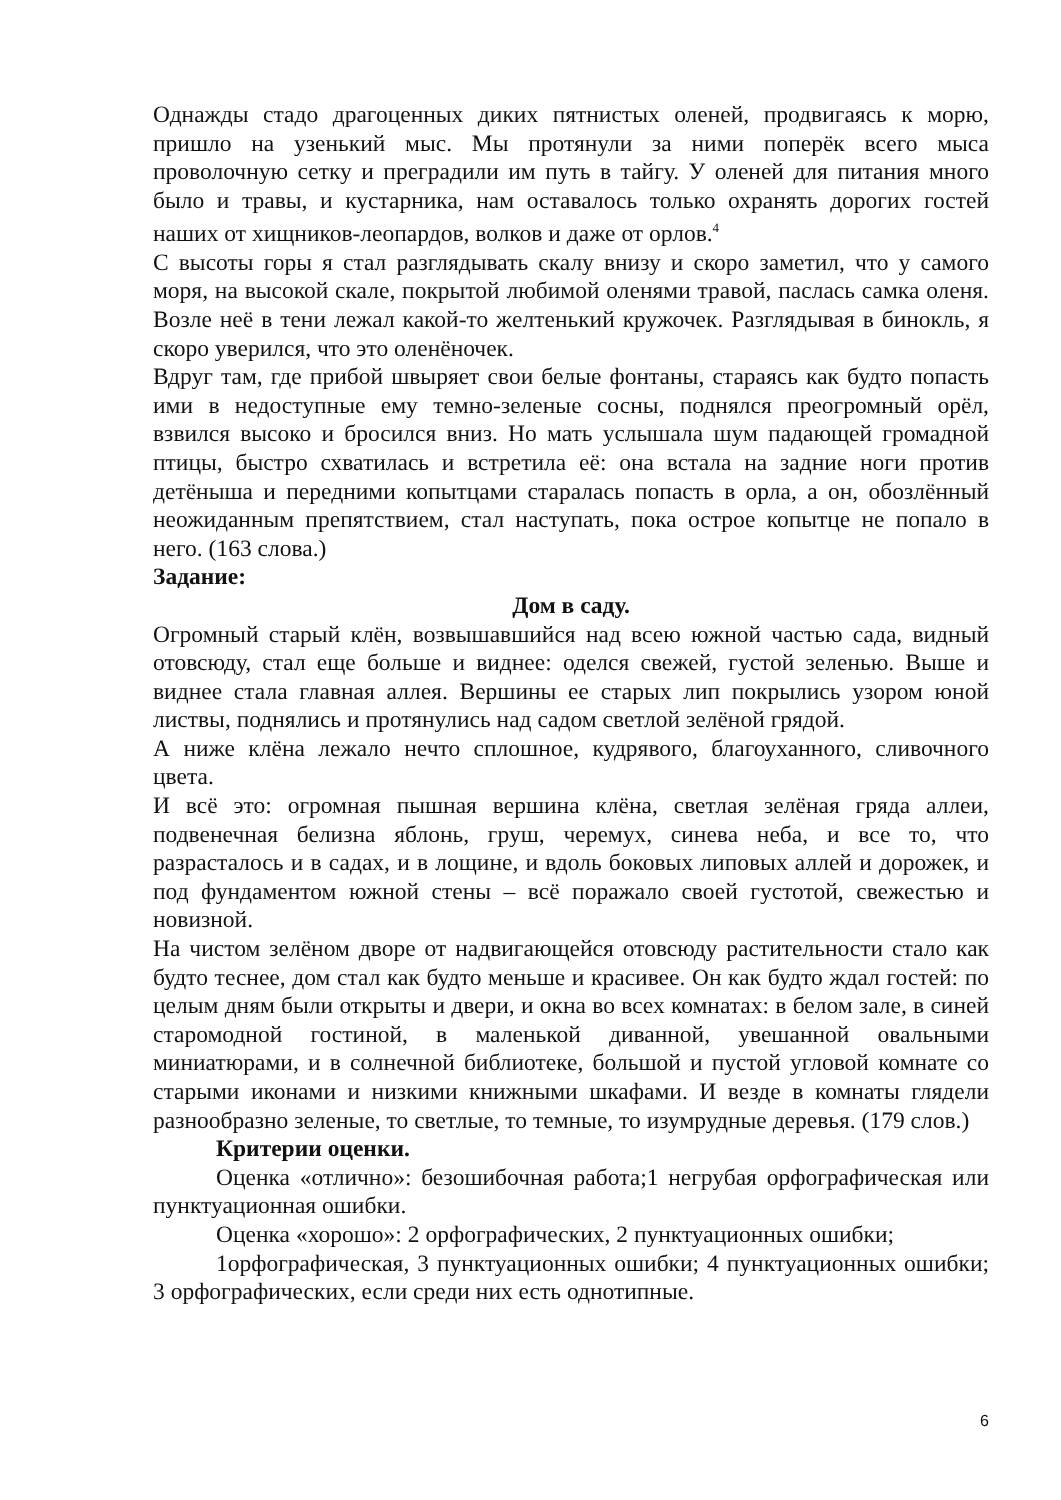Однажды стадо драгоценных диких пятнистых оленей, продвигаясь к морю, пришло на узенький мыс. Мы протянули за ними поперёк всего мыса проволочную сетку и преградили им путь в тайгу. У оленей для питания много было и травы, и кустарника, нам оставалось только охранять дорогих гостей наших от хищников-леопардов, волков и даже от орлов.<sup>4</sup>
С высоты горы я стал разглядывать скалу внизу и скоро заметил, что у самого моря, на высокой скале, покрытой любимой оленями травой, паслась самка оленя. Возле неё в тени лежал какой-то желтенький кружочек. Разглядывая в бинокль, я скоро уверился, что это оленёночек.
Вдруг там, где прибой швыряет свои белые фонтаны, стараясь как будто попасть ими в недоступные ему темно-зеленые сосны, поднялся преогромный орёл, взвился высоко и бросился вниз. Но мать услышала шум падающей громадной птицы, быстро схватилась и встретила её: она встала на задние ноги против детёныша и передними копытцами старалась попасть в орла, а он, обозлённый неожиданным препятствием, стал наступать, пока острое копытце не попало в него. (163 слова.)
Задание:
Дом в саду.
Огромный старый клён, возвышавшийся над всею южной частью сада, видный отовсюду, стал еще больше и виднее: оделся свежей, густой зеленью. Выше и виднее стала главная аллея. Вершины ее старых лип покрылись узором юной листвы, поднялись и протянулись над садом светлой зелёной грядой.
А ниже клёна лежало нечто сплошное, кудрявого, благоуханного, сливочного цвета.
И всё это: огромная пышная вершина клёна, светлая зелёная гряда аллеи, подвенечная белизна яблонь, груш, черемух, синева неба, и все то, что разрасталось и в садах, и в лощине, и вдоль боковых липовых аллей и дорожек, и под фундаментом южной стены – всё поражало своей густотой, свежестью и новизной.
На чистом зелёном дворе от надвигающейся отовсюду растительности стало как будто теснее, дом стал как будто меньше и красивее. Он как будто ждал гостей: по целым дням были открыты и двери, и окна во всех комнатах: в белом зале, в синей старомодной гостиной, в маленькой диванной, увешанной овальными миниатюрами, и в солнечной библиотеке, большой и пустой угловой комнате со старыми иконами и низкими книжными шкафами. И везде в комнаты глядели разнообразно зеленые, то светлые, то темные, то изумрудные деревья. (179 слов.)
Критерии оценки.
Оценка «отлично»: безошибочная работа;1 негрубая орфографическая или пунктуационная ошибки.
Оценка «хорошо»: 2 орфографических, 2 пунктуационных ошибки;
1орфографическая, 3 пунктуационных ошибки; 4 пунктуационных ошибки; 3 орфографических, если среди них есть однотипные.
6